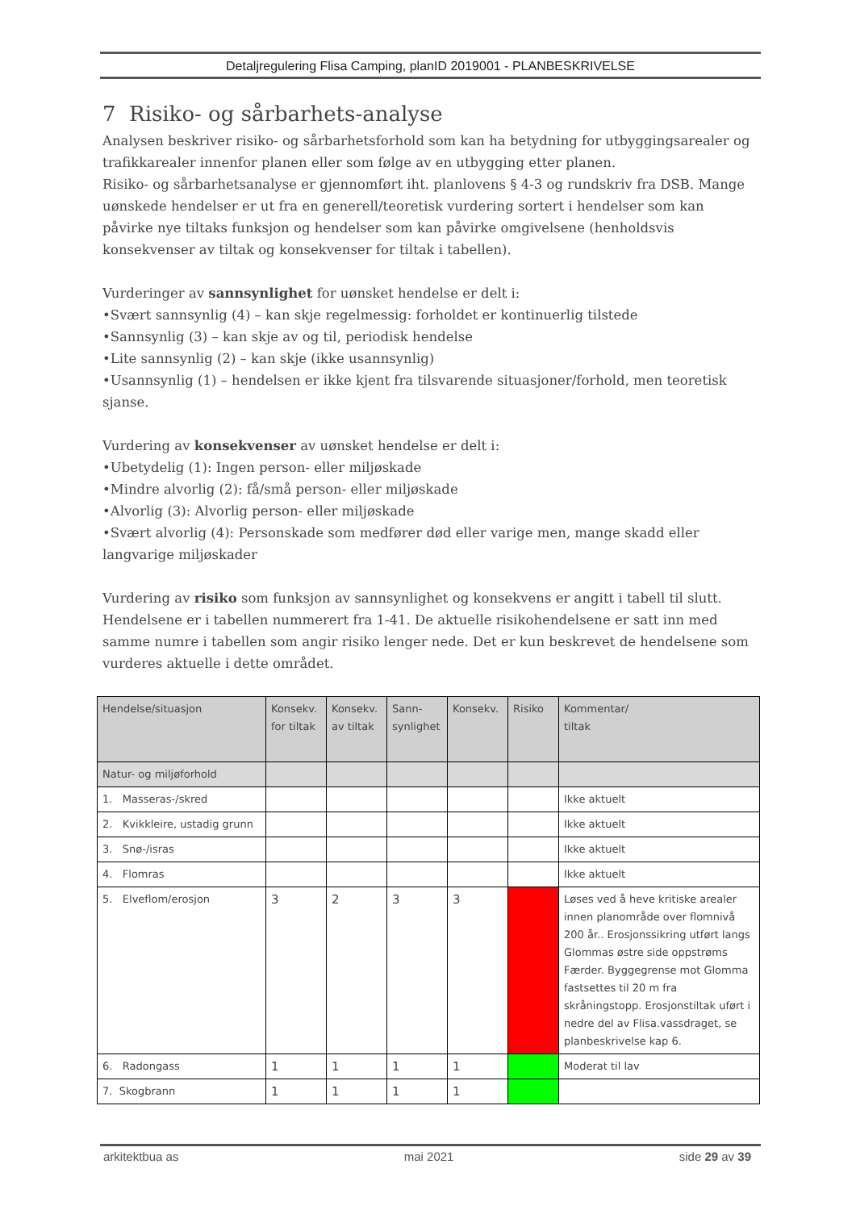Detaljregulering Flisa Camping, planID 2019001 - PLANBESKRIVELSE
7 Risiko- og sårbarhets-analyse
Analysen beskriver risiko- og sårbarhetsforhold som kan ha betydning for utbyggingsarealer og trafikkarealer innenfor planen eller som følge av en utbygging etter planen.
Risiko- og sårbarhetsanalyse er gjennomført iht. planlovens § 4-3 og rundskriv fra DSB. Mange uønskede hendelser er ut fra en generell/teoretisk vurdering sortert i hendelser som kan påvirke nye tiltaks funksjon og hendelser som kan påvirke omgivelsene (henholdsvis konsekvenser av tiltak og konsekvenser for tiltak i tabellen).
Vurderinger av sannsynlighet for uønsket hendelse er delt i:
•Svært sannsynlig (4) – kan skje regelmessig: forholdet er kontinuerlig tilstede
•Sannsynlig (3) – kan skje av og til, periodisk hendelse
•Lite sannsynlig (2) – kan skje (ikke usannsynlig)
•Usannsynlig (1) – hendelsen er ikke kjent fra tilsvarende situasjoner/forhold, men teoretisk sjanse.
Vurdering av konsekvenser av uønsket hendelse er delt i:
•Ubetydelig (1): Ingen person- eller miljøskade
•Mindre alvorlig (2): få/små person- eller miljøskade
•Alvorlig (3): Alvorlig person- eller miljøskade
•Svært alvorlig (4): Personskade som medfører død eller varige men, mange skadd eller langvarige miljøskader
Vurdering av risiko som funksjon av sannsynlighet og konsekvens er angitt i tabell til slutt. Hendelsene er i tabellen nummerert fra 1-41. De aktuelle risikohendelsene er satt inn med samme numre i tabellen som angir risiko lenger nede. Det er kun beskrevet de hendelsene som vurderes aktuelle i dette området.
| Hendelse/situasjon | Konsekv. for tiltak | Konsekv. av tiltak | Sann-synlighet | Konsekv. | Risiko | Kommentar/ tiltak |
| --- | --- | --- | --- | --- | --- | --- |
| Natur- og miljøforhold | | | | | | |
| 1. Masseras-/skred | | | | | | Ikke aktuelt |
| 2. Kvikkleire, ustadig grunn | | | | | | Ikke aktuelt |
| 3. Snø-/isras | | | | | | Ikke aktuelt |
| 4. Flomras | | | | | | Ikke aktuelt |
| 5. Elveflom/erosjon | 3 | 2 | 3 | 3 | | Løses ved å heve kritiske arealer innen planområde over flomnivå 200 år.. Erosjonssikring utført langs Glommas østre side oppstrøms Færder. Byggegrense mot Glomma fastsettes til 20 m fra skråningstopp. Erosjonstiltak uført i nedre del av Flisa.vassdraget, se planbeskrivelse kap 6. |
| 6. Radongass | 1 | 1 | 1 | 1 | | Moderat til lav |
| 7. Skogbrann | 1 | 1 | 1 | 1 | | |
arkitektbua as mai 2021 side 29 av 39